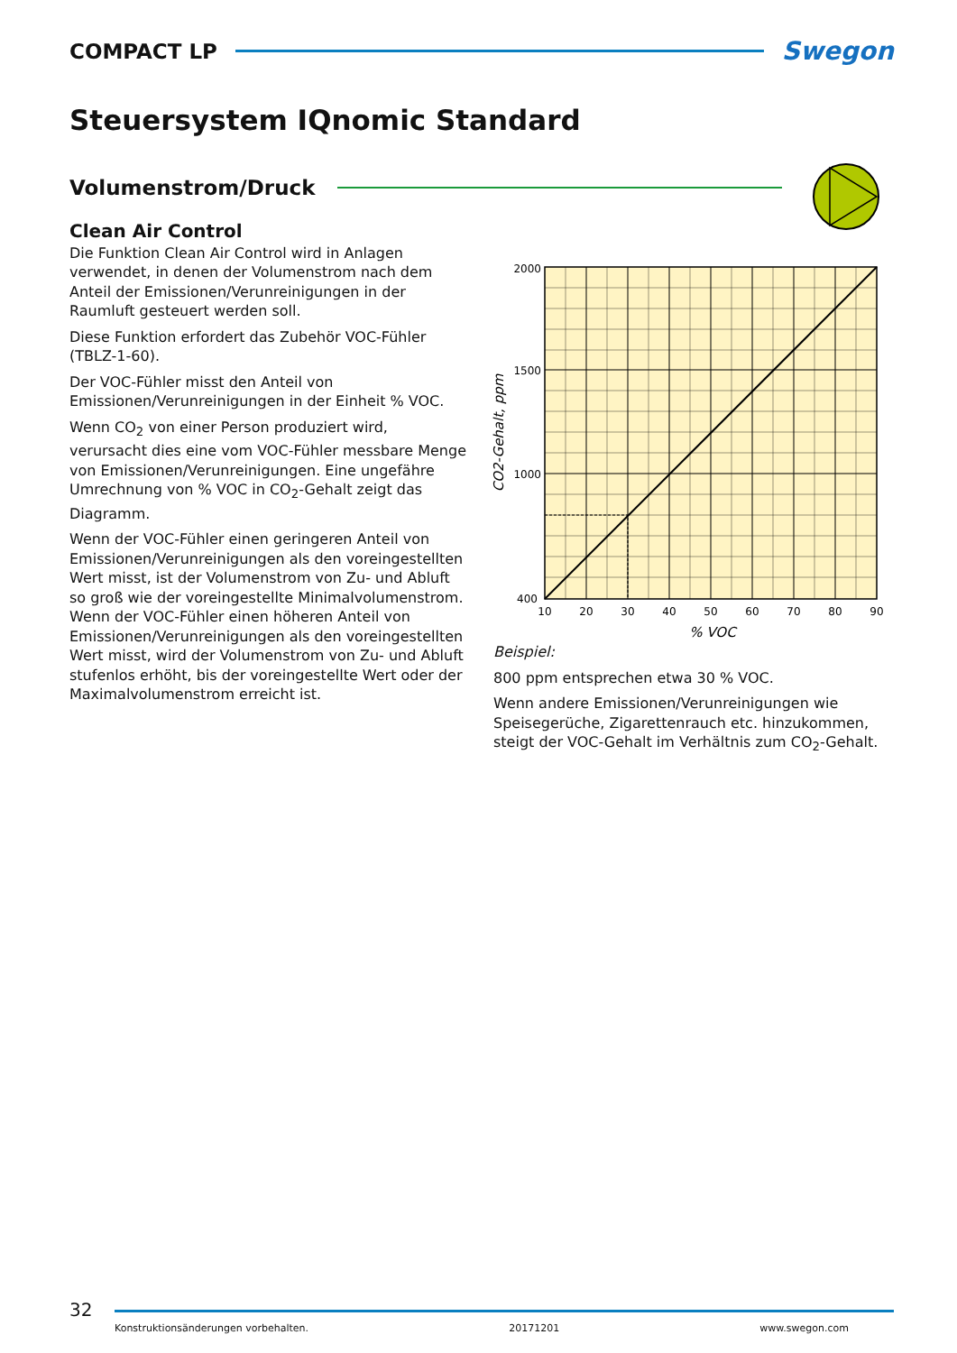COMPACT LP
Swegon
Steuersystem IQnomic Standard
Volumenstrom/Druck
Clean Air Control
Die Funktion Clean Air Control wird in Anlagen verwendet, in denen der Volumenstrom nach dem Anteil der Emissionen/Verunreinigungen in der Raumluft gesteuert werden soll.
Diese Funktion erfordert das Zubehör VOC-Fühler (TBLZ-1-60).
Der VOC-Fühler misst den Anteil von Emissionen/Verunreinigungen in der Einheit % VOC.
Wenn CO<sub>2</sub> von einer Person produziert wird, verursacht dies eine vom VOC-Fühler messbare Menge von Emissionen/Verunreinigungen. Eine ungefähre Umrechnung von % VOC in CO<sub>2</sub>-Gehalt zeigt das Diagramm.
Wenn der VOC-Fühler einen geringeren Anteil von Emissionen/Verunreinigungen als den voreingestellten Wert misst, ist der Volumenstrom von Zu- und Abluft so groß wie der voreingestellte Minimalvolumenstrom. Wenn der VOC-Fühler einen höheren Anteil von Emissionen/Verunreinigungen als den voreingestellten Wert misst, wird der Volumenstrom von Zu- und Abluft stufenlos erhöht, bis der voreingestellte Wert oder der Maximalvolumenstrom erreicht ist.
2000
1500
1000
400
10
20
30
40
50
60
70
80
90
% VOC
CO2-Gehalt, ppm
Beispiel:
800 ppm entsprechen etwa 30 % VOC.
Wenn andere Emissionen/Verunreinigungen wie Speisegerüche, Zigarettenrauch etc. hinzukommen, steigt der VOC-Gehalt im Verhältnis zum CO<sub>2</sub>-Gehalt.
32
Konstruktionsänderungen vorbehalten. 20171201 www.swegon.com